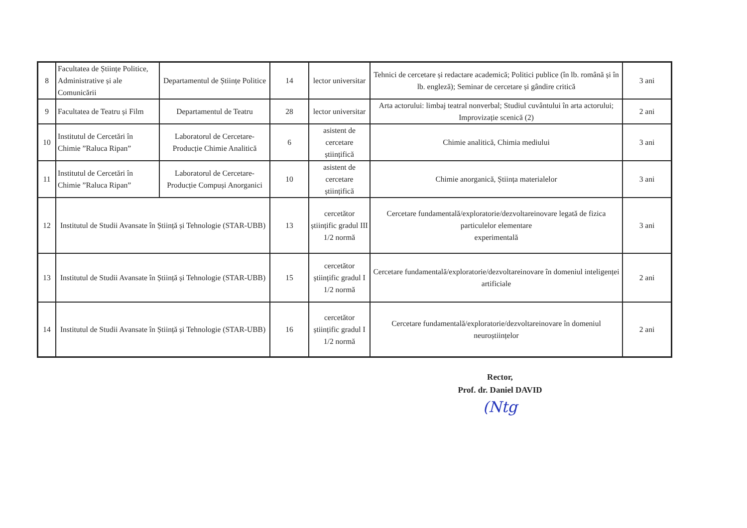| 8 | Facultatea de Științe Politice, Administrative și ale Comunicării | Departamentul de Științe Politice | 14 | lector universitar | Tehnici de cercetare și redactare academică; Politici publice (în lb. română și în lb. engleză); Seminar de cercetare și gândire critică | 3 ani |
| 9 | Facultatea de Teatru și Film | Departamentul de Teatru | 28 | lector universitar | Arta actorului: limbaj teatral nonverbal; Studiul cuvântului în arta actorului; Improvizație scenică (2) | 2 ani |
| 10 | Institutul de Cercetări în Chimie ”Raluca Ripan” | Laboratorul de Cercetare-Producție Chimie Analitică | 6 | asistent de cercetare științifică | Chimie analitică, Chimia mediului | 3 ani |
| 11 | Institutul de Cercetări în Chimie ”Raluca Ripan” | Laboratorul de Cercetare-Producție Compuși Anorganici | 10 | asistent de cercetare științifică | Chimie anorganică, Știința materialelor | 3 ani |
| 12 | Institutul de Studii Avansate în Știință și Tehnologie (STAR-UBB) | | 13 | cercetător științific gradul III 1/2 normă | Cercetare fundamentală/exploratorie/dezvoltareinovare legată de fizica particulelor elementare experimentală | 3 ani |
| 13 | Institutul de Studii Avansate în Știință și Tehnologie (STAR-UBB) | | 15 | cercetător științific gradul I 1/2 normă | Cercetare fundamentală/exploratorie/dezvoltareinovare în domeniul inteligenței artificiale | 2 ani |
| 14 | Institutul de Studii Avansate în Știință și Tehnologie (STAR-UBB) | | 16 | cercetător științific gradul I 1/2 normă | Cercetare fundamentală/exploratorie/dezvoltareinovare în domeniul neuroștiințelor | 2 ani |
Rector,
Prof. dr. Daniel DAVID
(Ntg